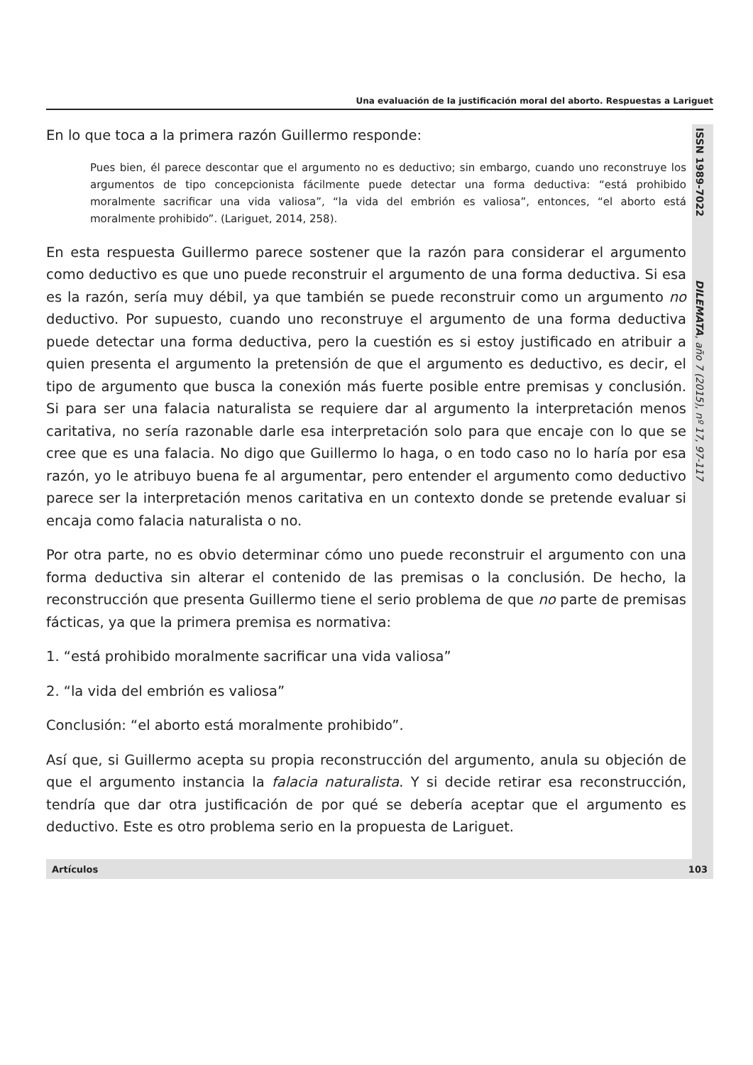Una evaluación de la justificación moral del aborto. Respuestas a Lariguet
En lo que toca a la primera razón Guillermo responde:
Pues bien, él parece descontar que el argumento no es deductivo; sin embargo, cuando uno reconstruye los argumentos de tipo concepcionista fácilmente puede detectar una forma deductiva: “está prohibido moralmente sacrificar una vida valiosa”, “la vida del embrión es valiosa”, entonces, “el aborto está moralmente prohibido”. (Lariguet, 2014, 258).
En esta respuesta Guillermo parece sostener que la razón para considerar el argumento como deductivo es que uno puede reconstruir el argumento de una forma deductiva. Si esa es la razón, sería muy débil, ya que también se puede reconstruir como un argumento no deductivo. Por supuesto, cuando uno reconstruye el argumento de una forma deductiva puede detectar una forma deductiva, pero la cuestión es si estoy justificado en atribuir a quien presenta el argumento la pretensión de que el argumento es deductivo, es decir, el tipo de argumento que busca la conexión más fuerte posible entre premisas y conclusión. Si para ser una falacia naturalista se requiere dar al argumento la interpretación menos caritativa, no sería razonable darle esa interpretación solo para que encaje con lo que se cree que es una falacia. No digo que Guillermo lo haga, o en todo caso no lo haría por esa razón, yo le atribuyo buena fe al argumentar, pero entender el argumento como deductivo parece ser la interpretación menos caritativa en un contexto donde se pretende evaluar si encaja como falacia naturalista o no.
Por otra parte, no es obvio determinar cómo uno puede reconstruir el argumento con una forma deductiva sin alterar el contenido de las premisas o la conclusión. De hecho, la reconstrucción que presenta Guillermo tiene el serio problema de que no parte de premisas fácticas, ya que la primera premisa es normativa:
1. “está prohibido moralmente sacrificar una vida valiosa”
2. “la vida del embrión es valiosa”
Conclusión: “el aborto está moralmente prohibido”.
Así que, si Guillermo acepta su propia reconstrucción del argumento, anula su objeción de que el argumento instancia la falacia naturalista. Y si decide retirar esa reconstrucción, tendría que dar otra justificación de por qué se debería aceptar que el argumento es deductivo. Este es otro problema serio en la propuesta de Lariguet.
ISSN 1989-7022 DILEMATA, año 7 (2015), nº 17, 97-117
Artículos 103